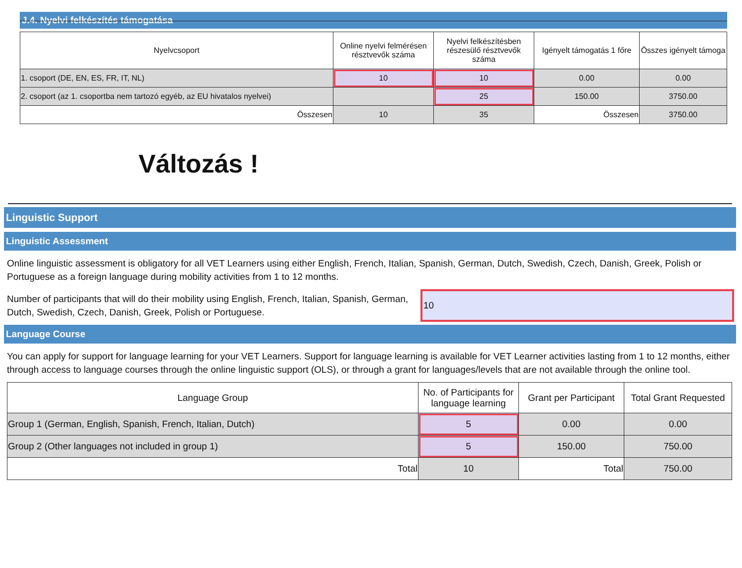J.4. Nyelvi felkészítés támogatása
| Nyelvcsoport | Online nyelvi felmérésen résztvevők száma | Nyelvi felkészítésben részesülő résztvevők száma | Igényelt támogatás 1 főre | Összes igényelt támoga |
| --- | --- | --- | --- | --- |
| 1. csoport (DE, EN, ES, FR, IT, NL) | 10 | 10 | 0.00 | 0.00 |
| 2. csoport (az 1. csoportba nem tartozó egyéb, az EU hivatalos nyelvei) | | 25 | 150.00 | 3750.00 |
| Összesen | 10 | 35 | Összesen | 3750.00 |
Változás !
Linguistic Support
Linguistic Assessment
Online linguistic assessment is obligatory for all VET Learners using either English, French, Italian, Spanish, German, Dutch, Swedish, Czech, Danish, Greek, Polish or Portuguese as a foreign language during mobility activities from 1 to 12 months.
Number of participants that will do their mobility using English, French, Italian, Spanish, German, Dutch, Swedish, Czech, Danish, Greek, Polish or Portuguese.
10
Language Course
You can apply for support for language learning for your VET Learners. Support for language learning is available for VET Learner activities lasting from 1 to 12 months, either through access to language courses through the online linguistic support (OLS), or through a grant for languages/levels that are not available through the online tool.
| Language Group | No. of Participants for language learning | Grant per Participant | Total Grant Requested |
| --- | --- | --- | --- |
| Group 1 (German, English, Spanish, French, Italian, Dutch) | 5 | 0.00 | 0.00 |
| Group 2 (Other languages not included in group 1) | 5 | 150.00 | 750.00 |
| Total | 10 | Total | 750.00 |